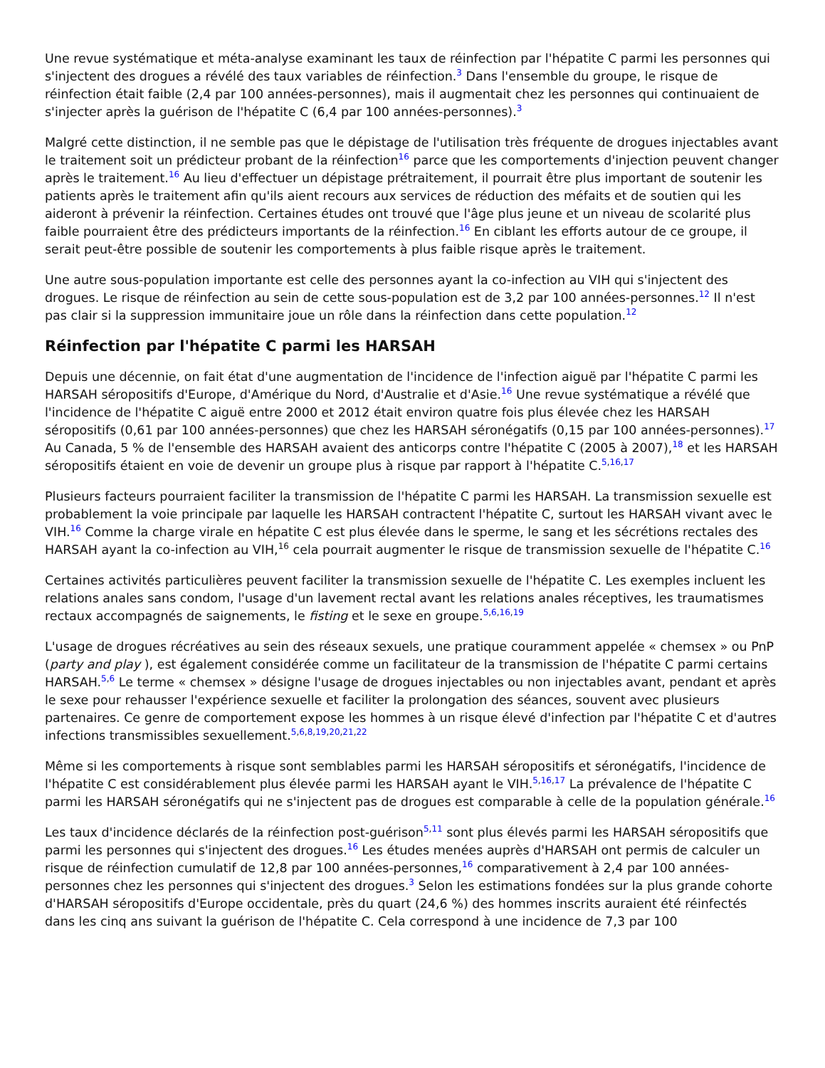Une revue systématique et méta-analyse examinant les taux de réinfection par l'hépatite C parmi les personnes qui s'injectent des drogues a révélé des taux variables de réinfection.<sup>3</sup> Dans l'ensemble du groupe, le risque de réinfection était faible (2,4 par 100 années-personnes), mais il augmentait chez les personnes qui continuaient de s'injecter après la guérison de l'hépatite C (6,4 par 100 années-personnes).<sup>3</sup>
Malgré cette distinction, il ne semble pas que le dépistage de l'utilisation très fréquente de drogues injectables avant le traitement soit un prédicteur probant de la réinfection<sup>16</sup> parce que les comportements d'injection peuvent changer après le traitement.<sup>16</sup> Au lieu d'effectuer un dépistage prétraitement, il pourrait être plus important de soutenir les patients après le traitement afin qu'ils aient recours aux services de réduction des méfaits et de soutien qui les aideront à prévenir la réinfection. Certaines études ont trouvé que l'âge plus jeune et un niveau de scolarité plus faible pourraient être des prédicteurs importants de la réinfection.<sup>16</sup> En ciblant les efforts autour de ce groupe, il serait peut-être possible de soutenir les comportements à plus faible risque après le traitement.
Une autre sous-population importante est celle des personnes ayant la co-infection au VIH qui s'injectent des drogues. Le risque de réinfection au sein de cette sous-population est de 3,2 par 100 années-personnes.<sup>12</sup> Il n'est pas clair si la suppression immunitaire joue un rôle dans la réinfection dans cette population.<sup>12</sup>
Réinfection par l'hépatite C parmi les HARSAH
Depuis une décennie, on fait état d'une augmentation de l'incidence de l'infection aiguë par l'hépatite C parmi les HARSAH séropositifs d'Europe, d'Amérique du Nord, d'Australie et d'Asie.<sup>16</sup> Une revue systématique a révélé que l'incidence de l'hépatite C aiguë entre 2000 et 2012 était environ quatre fois plus élevée chez les HARSAH séropositifs (0,61 par 100 années-personnes) que chez les HARSAH séronégatifs (0,15 par 100 années-personnes).<sup>17</sup> Au Canada, 5 % de l'ensemble des HARSAH avaient des anticorps contre l'hépatite C (2005 à 2007),<sup>18</sup> et les HARSAH séropositifs étaient en voie de devenir un groupe plus à risque par rapport à l'hépatite C.<sup>5,16,17</sup>
Plusieurs facteurs pourraient faciliter la transmission de l'hépatite C parmi les HARSAH. La transmission sexuelle est probablement la voie principale par laquelle les HARSAH contractent l'hépatite C, surtout les HARSAH vivant avec le VIH.<sup>16</sup> Comme la charge virale en hépatite C est plus élevée dans le sperme, le sang et les sécrétions rectales des HARSAH ayant la co-infection au VIH,<sup>16</sup> cela pourrait augmenter le risque de transmission sexuelle de l'hépatite C.<sup>16</sup>
Certaines activités particulières peuvent faciliter la transmission sexuelle de l'hépatite C. Les exemples incluent les relations anales sans condom, l'usage d'un lavement rectal avant les relations anales réceptives, les traumatismes rectaux accompagnés de saignements, le fisting et le sexe en groupe.<sup>5,6,16,19</sup>
L'usage de drogues récréatives au sein des réseaux sexuels, une pratique couramment appelée « chemsex » ou PnP (party and play ), est également considérée comme un facilitateur de la transmission de l'hépatite C parmi certains HARSAH.<sup>5,6</sup> Le terme « chemsex » désigne l'usage de drogues injectables ou non injectables avant, pendant et après le sexe pour rehausser l'expérience sexuelle et faciliter la prolongation des séances, souvent avec plusieurs partenaires. Ce genre de comportement expose les hommes à un risque élevé d'infection par l'hépatite C et d'autres infections transmissibles sexuellement.<sup>5,6,8,19,20,21,22</sup>
Même si les comportements à risque sont semblables parmi les HARSAH séropositifs et séronégatifs, l'incidence de l'hépatite C est considérablement plus élevée parmi les HARSAH ayant le VIH.<sup>5,16,17</sup> La prévalence de l'hépatite C parmi les HARSAH séronégatifs qui ne s'injectent pas de drogues est comparable à celle de la population générale.<sup>16</sup>
Les taux d'incidence déclarés de la réinfection post-guérison<sup>5,11</sup> sont plus élevés parmi les HARSAH séropositifs que parmi les personnes qui s'injectent des drogues.<sup>16</sup> Les études menées auprès d'HARSAH ont permis de calculer un risque de réinfection cumulatif de 12,8 par 100 années-personnes,<sup>16</sup> comparativement à 2,4 par 100 années-personnes chez les personnes qui s'injectent des drogues.<sup>3</sup> Selon les estimations fondées sur la plus grande cohorte d'HARSAH séropositifs d'Europe occidentale, près du quart (24,6 %) des hommes inscrits auraient été réinfectés dans les cinq ans suivant la guérison de l'hépatite C. Cela correspond à une incidence de 7,3 par 100